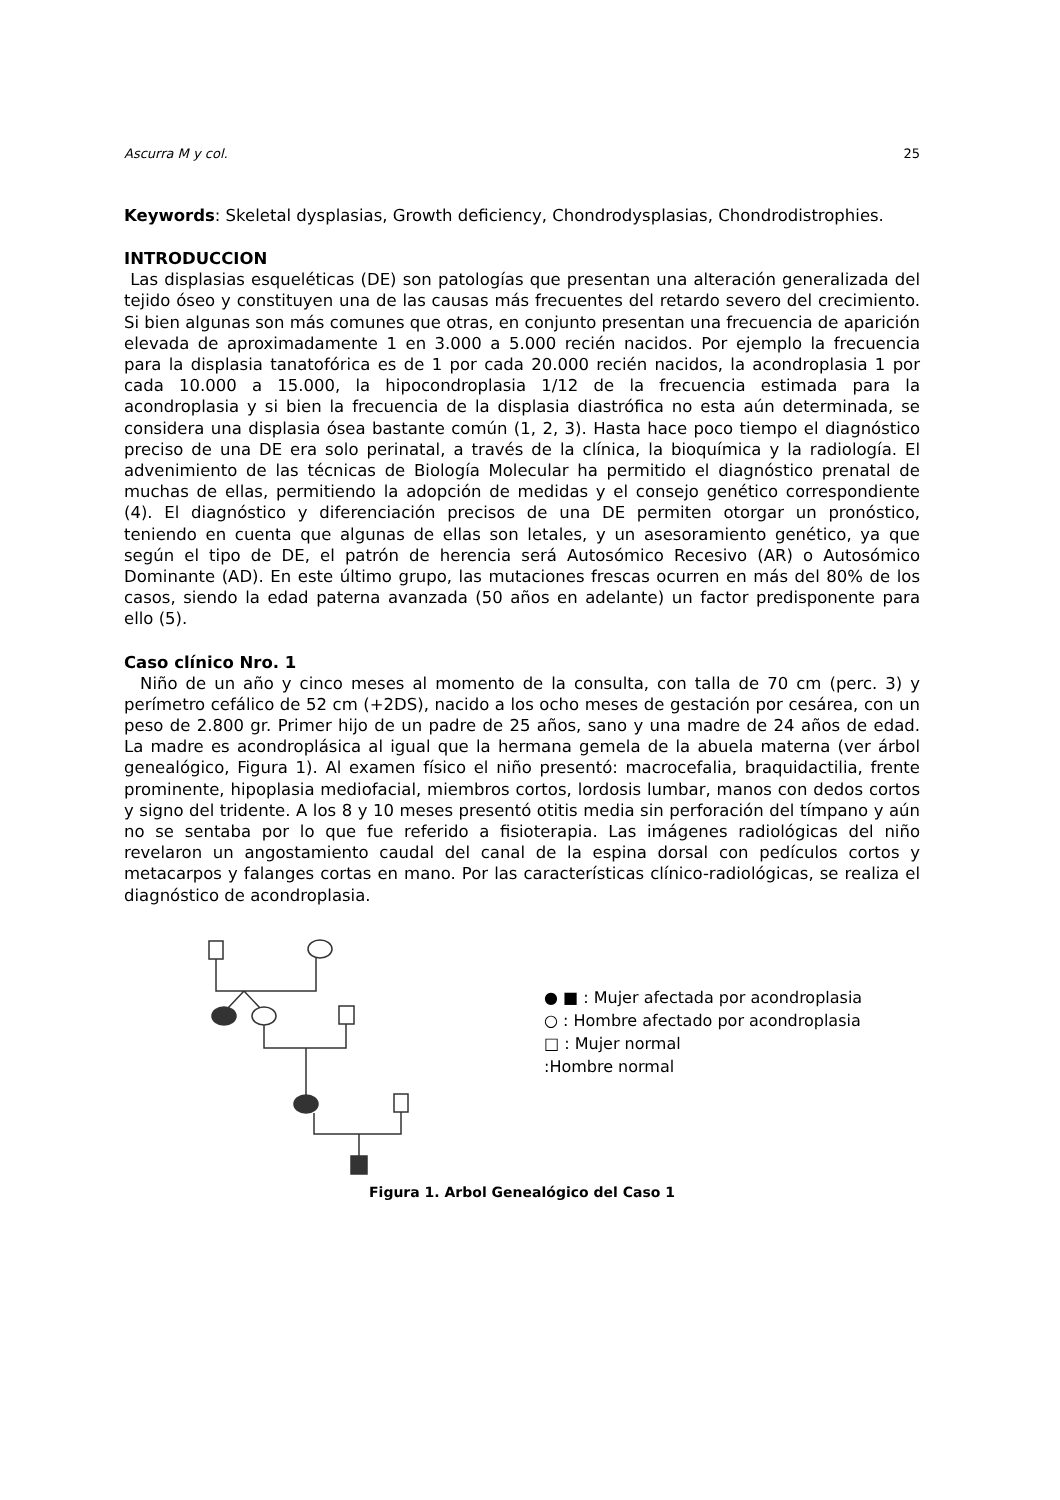Ascurra M y col. 25
Keywords: Skeletal dysplasias, Growth deficiency, Chondrodysplasias, Chondrodistrophies.
INTRODUCCION
Las displasias esqueléticas (DE) son patologías que presentan una alteración generalizada del tejido óseo y constituyen una de las causas más frecuentes del retardo severo del crecimiento. Si bien algunas son más comunes que otras, en conjunto presentan una frecuencia de aparición elevada de aproximadamente 1 en 3.000 a 5.000 recién nacidos. Por ejemplo la frecuencia para la displasia tanatofórica es de 1 por cada 20.000 recién nacidos, la acondroplasia 1 por cada 10.000 a 15.000, la hipocondroplasia 1/12 de la frecuencia estimada para la acondroplasia y si bien la frecuencia de la displasia diastrófica no esta aún determinada, se considera una displasia ósea bastante común (1, 2, 3). Hasta hace poco tiempo el diagnóstico preciso de una DE era solo perinatal, a través de la clínica, la bioquímica y la radiología. El advenimiento de las técnicas de Biología Molecular ha permitido el diagnóstico prenatal de muchas de ellas, permitiendo la adopción de medidas y el consejo genético correspondiente (4). El diagnóstico y diferenciación precisos de una DE permiten otorgar un pronóstico, teniendo en cuenta que algunas de ellas son letales, y un asesoramiento genético, ya que según el tipo de DE, el patrón de herencia será Autosómico Recesivo (AR) o Autosómico Dominante (AD). En este último grupo, las mutaciones frescas ocurren en más del 80% de los casos, siendo la edad paterna avanzada (50 años en adelante) un factor predisponente para ello (5).
Caso clínico Nro. 1
Niño de un año y cinco meses al momento de la consulta, con talla de 70 cm (perc. 3) y perímetro cefálico de 52 cm (+2DS), nacido a los ocho meses de gestación por cesárea, con un peso de 2.800 gr. Primer hijo de un padre de 25 años, sano y una madre de 24 años de edad. La madre es acondroplásica al igual que la hermana gemela de la abuela materna (ver árbol genealógico, Figura 1). Al examen físico el niño presentó: macrocefalia, braquidactilia, frente prominente, hipoplasia mediofacial, miembros cortos, lordosis lumbar, manos con dedos cortos y signo del tridente. A los 8 y 10 meses presentó otitis media sin perforación del tímpano y aún no se sentaba por lo que fue referido a fisioterapia. Las imágenes radiológicas del niño revelaron un angostamiento caudal del canal de la espina dorsal con pedículos cortos y metacarpos y falanges cortas en mano. Por las características clínico-radiológicas, se realiza el diagnóstico de acondroplasia.
● ■ : Mujer afectada por acondroplasia
○ : Hombre afectado por acondroplasia
□ : Mujer normal
:Hombre normal
Figura 1. Arbol Genealógico del Caso 1